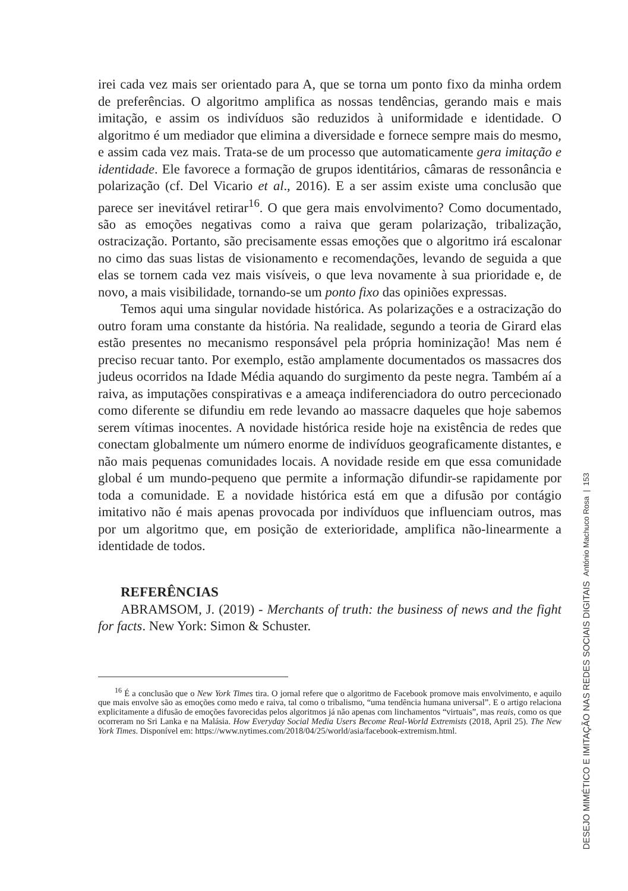irei cada vez mais ser orientado para A, que se torna um ponto fixo da minha ordem de preferências. O algoritmo amplifica as nossas tendências, gerando mais e mais imitação, e assim os indivíduos são reduzidos à uniformidade e identidade. O algoritmo é um mediador que elimina a diversidade e fornece sempre mais do mesmo, e assim cada vez mais. Trata-se de um processo que automaticamente gera imitação e identidade. Ele favorece a formação de grupos identitários, câmaras de ressonância e polarização (cf. Del Vicario et al., 2016). E a ser assim existe uma conclusão que parece ser inevitável retirar<sup>16</sup>. O que gera mais envolvimento? Como documentado, são as emoções negativas como a raiva que geram polarização, tribalização, ostracização. Portanto, são precisamente essas emoções que o algoritmo irá escalonar no cimo das suas listas de visionamento e recomendações, levando de seguida a que elas se tornem cada vez mais visíveis, o que leva novamente à sua prioridade e, de novo, a mais visibilidade, tornando-se um ponto fixo das opiniões expressas.
Temos aqui uma singular novidade histórica. As polarizações e a ostracização do outro foram uma constante da história. Na realidade, segundo a teoria de Girard elas estão presentes no mecanismo responsável pela própria hominização! Mas nem é preciso recuar tanto. Por exemplo, estão amplamente documentados os massacres dos judeus ocorridos na Idade Média aquando do surgimento da peste negra. Também aí a raiva, as imputações conspirativas e a ameaça indiferenciadora do outro percecionado como diferente se difundiu em rede levando ao massacre daqueles que hoje sabemos serem vítimas inocentes. A novidade histórica reside hoje na existência de redes que conectam globalmente um número enorme de indivíduos geograficamente distantes, e não mais pequenas comunidades locais. A novidade reside em que essa comunidade global é um mundo-pequeno que permite a informação difundir-se rapidamente por toda a comunidade. E a novidade histórica está em que a difusão por contágio imitativo não é mais apenas provocada por indivíduos que influenciam outros, mas por um algoritmo que, em posição de exterioridade, amplifica não-linearmente a identidade de todos.
REFERÊNCIAS
ABRAMSOM, J. (2019) - Merchants of truth: the business of news and the fight for facts. New York: Simon & Schuster.
<sup>16</sup> É a conclusão que o New York Times tira. O jornal refere que o algoritmo de Facebook promove mais envolvimento, e aquilo que mais envolve são as emoções como medo e raiva, tal como o tribalismo, “uma tendência humana universal”. E o artigo relaciona explicitamente a difusão de emoções favorecidas pelos algoritmos já não apenas com linchamentos “virtuais”, mas reais, como os que ocorreram no Sri Lanka e na Malásia. How Everyday Social Media Users Become Real-World Extremists (2018, April 25). The New York Times. Disponível em: https://www.nytimes.com/2018/04/25/world/asia/facebook-extremism.html.
DESEJO MIMÉTICO E IMITAÇÃO NAS REDES SOCIAIS DIGITAIS António Machuco Rosa | 153